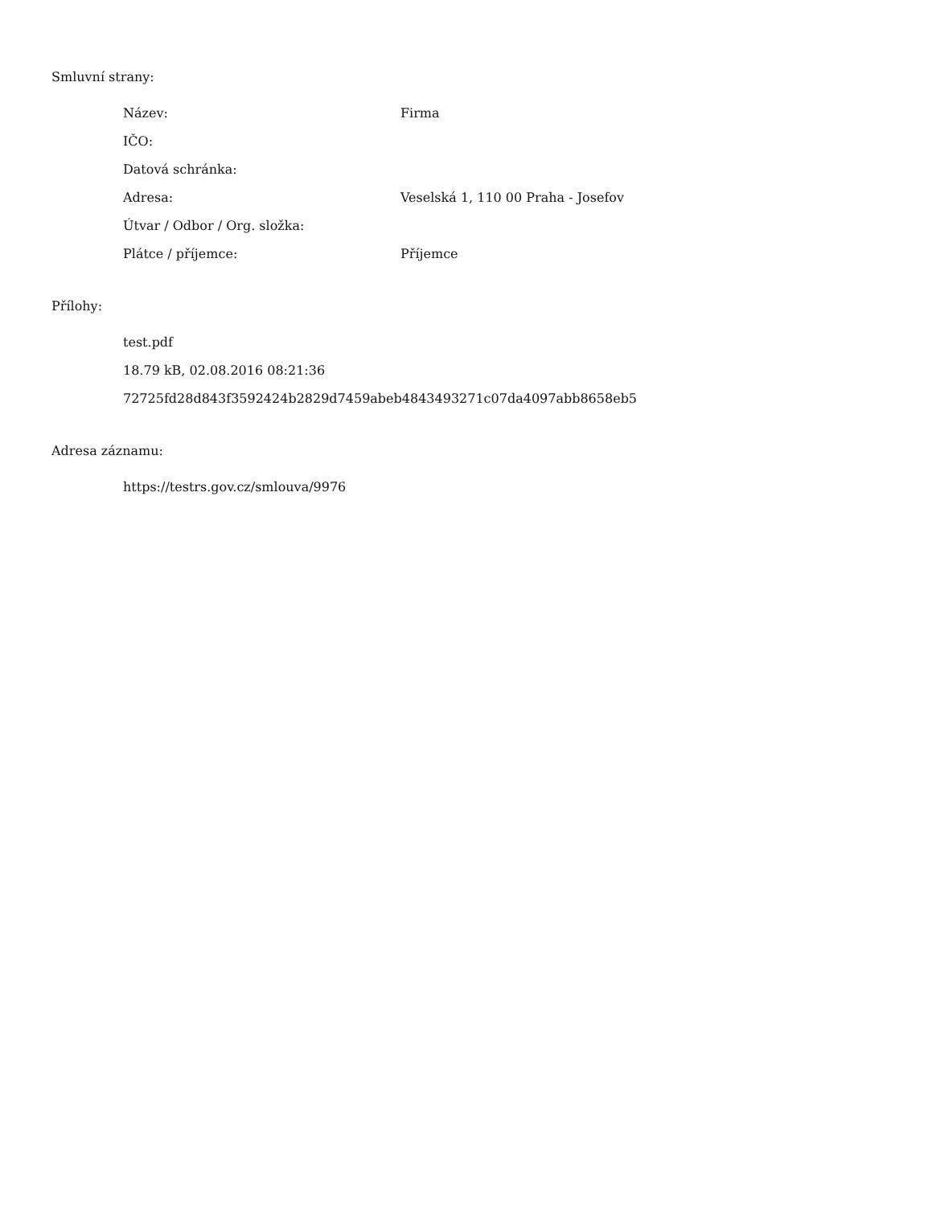Smluvní strany:
| Název: | Firma |
| IČO: | |
| Datová schránka: | |
| Adresa: | Veselská 1, 110 00 Praha - Josefov |
| Útvar / Odbor / Org. složka: | |
| Plátce / příjemce: | Příjemce |
Přílohy:
test.pdf
18.79 kB, 02.08.2016 08:21:36
72725fd28d843f3592424b2829d7459abeb4843493271c07da4097abb8658eb5
Adresa záznamu:
https://testrs.gov.cz/smlouva/9976